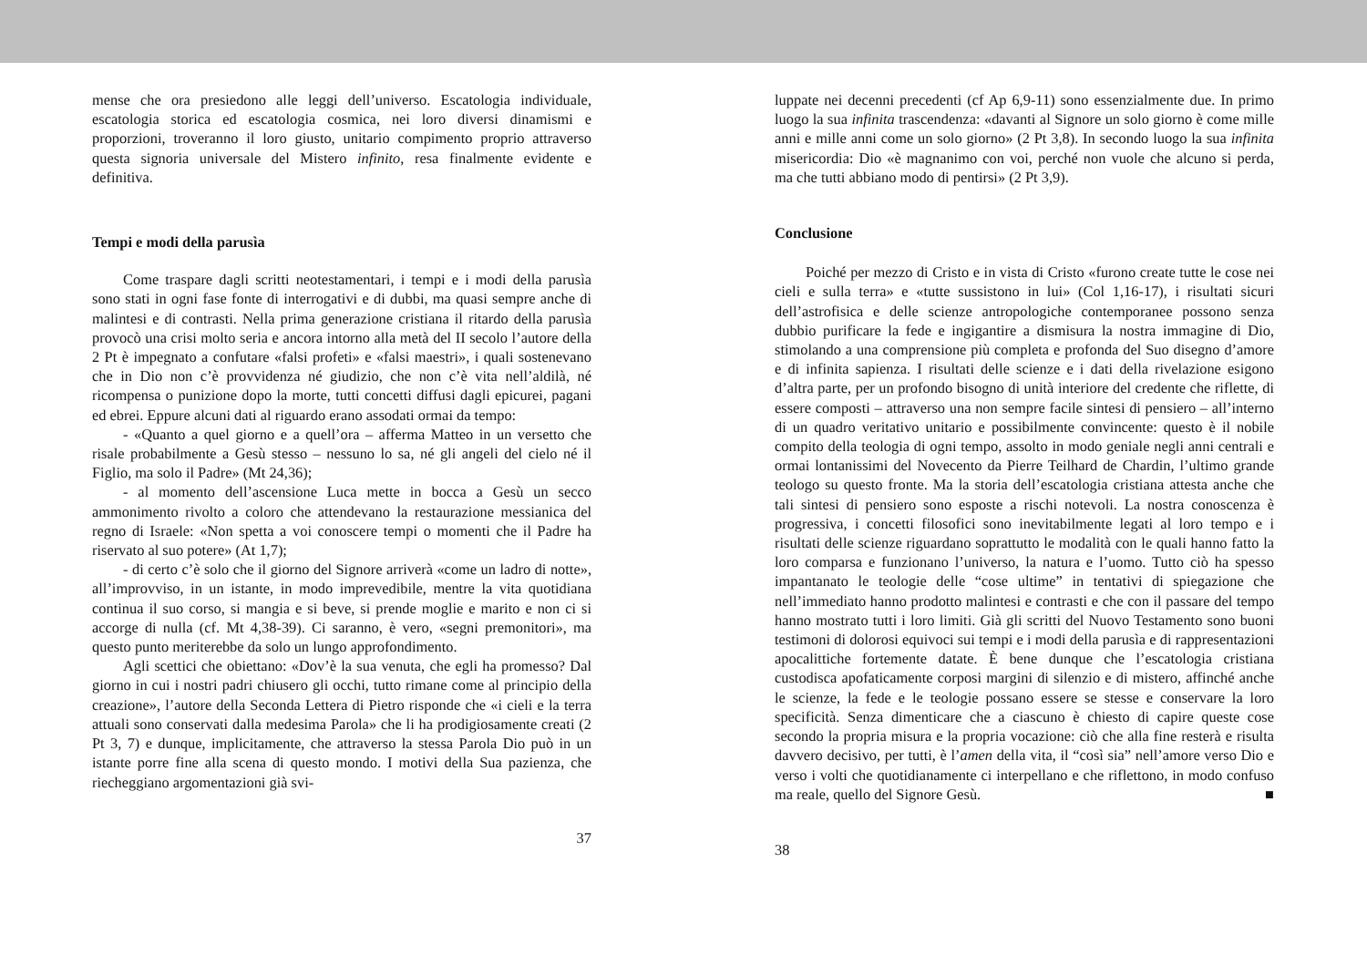mense che ora presiedono alle leggi dell’universo. Escatologia individuale, escatologia storica ed escatologia cosmica, nei loro diversi dinamismi e proporzioni, troveranno il loro giusto, unitario compimento proprio attraverso questa signoria universale del Mistero infinito, resa finalmente evidente e definitiva.
Tempi e modi della parusìa
Come traspare dagli scritti neotestamentari, i tempi e i modi della parusìa sono stati in ogni fase fonte di interrogativi e di dubbi, ma quasi sempre anche di malintesi e di contrasti. Nella prima generazione cristiana il ritardo della parusìa provocò una crisi molto seria e ancora intorno alla metà del II secolo l’autore della 2 Pt è impegnato a confutare «falsi profeti» e «falsi maestri», i quali sostenevano che in Dio non c’è provvidenza né giudizio, che non c’è vita nell’aldilà, né ricompensa o punizione dopo la morte, tutti concetti diffusi dagli epicurei, pagani ed ebrei. Eppure alcuni dati al riguardo erano assodati ormai da tempo:
- «Quanto a quel giorno e a quell’ora – afferma Matteo in un versetto che risale probabilmente a Gesù stesso – nessuno lo sa, né gli angeli del cielo né il Figlio, ma solo il Padre» (Mt 24,36);
- al momento dell’ascensione Luca mette in bocca a Gesù un secco ammonimento rivolto a coloro che attendevano la restaurazione messianica del regno di Israele: «Non spetta a voi conoscere tempi o momenti che il Padre ha riservato al suo potere» (At 1,7);
- di certo c’è solo che il giorno del Signore arriverà «come un ladro di notte», all’improvviso, in un istante, in modo imprevedibile, mentre la vita quotidiana continua il suo corso, si mangia e si beve, si prende moglie e marito e non ci si accorge di nulla (cf. Mt 4,38-39). Ci saranno, è vero, «segni premonitori», ma questo punto meriterebbe da solo un lungo approfondimento.
Agli scettici che obiettano: «Dov’è la sua venuta, che egli ha promesso? Dal giorno in cui i nostri padri chiusero gli occhi, tutto rimane come al principio della creazione», l’autore della Seconda Lettera di Pietro risponde che «i cieli e la terra attuali sono conservati dalla medesima Parola» che li ha prodigiosamente creati (2 Pt 3, 7) e dunque, implicitamente, che attraverso la stessa Parola Dio può in un istante porre fine alla scena di questo mondo. I motivi della Sua pazienza, che riecheggiano argomentazioni già svi-
37
luppate nei decenni precedenti (cf Ap 6,9-11) sono essenzialmente due. In primo luogo la sua infinita trascendenza: «davanti al Signore un solo giorno è come mille anni e mille anni come un solo giorno» (2 Pt 3,8). In secondo luogo la sua infinita misericordia: Dio «è magnanimo con voi, perché non vuole che alcuno si perda, ma che tutti abbiano modo di pentirsi» (2 Pt 3,9).
Conclusione
Poiché per mezzo di Cristo e in vista di Cristo «furono create tutte le cose nei cieli e sulla terra» e «tutte sussistono in lui» (Col 1,16-17), i risultati sicuri dell’astrofisica e delle scienze antropologiche contemporanee possono senza dubbio purificare la fede e ingigantire a dismisura la nostra immagine di Dio, stimolando a una comprensione più completa e profonda del Suo disegno d’amore e di infinita sapienza. I risultati delle scienze e i dati della rivelazione esigono d’altra parte, per un profondo bisogno di unità interiore del credente che riflette, di essere composti – attraverso una non sempre facile sintesi di pensiero – all’interno di un quadro veritativo unitario e possibilmente convincente: questo è il nobile compito della teologia di ogni tempo, assolto in modo geniale negli anni centrali e ormai lontanissimi del Novecento da Pierre Teilhard de Chardin, l’ultimo grande teologo su questo fronte. Ma la storia dell’escatologia cristiana attesta anche che tali sintesi di pensiero sono esposte a rischi notevoli. La nostra conoscenza è progressiva, i concetti filosofici sono inevitabilmente legati al loro tempo e i risultati delle scienze riguardano soprattutto le modalità con le quali hanno fatto la loro comparsa e funzionano l’universo, la natura e l’uomo. Tutto ciò ha spesso impantanato le teologie delle “cose ultime” in tentativi di spiegazione che nell’immediato hanno prodotto malintesi e contrasti e che con il passare del tempo hanno mostrato tutti i loro limiti. Già gli scritti del Nuovo Testamento sono buoni testimoni di dolorosi equivoci sui tempi e i modi della parusìa e di rappresentazioni apocalittiche fortemente datate. È bene dunque che l’escatologia cristiana custodisca apofaticamente corposi margini di silenzio e di mistero, affinché anche le scienze, la fede e le teologie possano essere se stesse e conservare la loro specificità. Senza dimenticare che a ciascuno è chiesto di capire queste cose secondo la propria misura e la propria vocazione: ciò che alla fine resterà e risulta davvero decisivo, per tutti, è l’amen della vita, il “così sia” nell’amore verso Dio e verso i volti che quotidianamente ci interpellano e che riflettono, in modo confuso ma reale, quello del Signore Gesù. ■
38